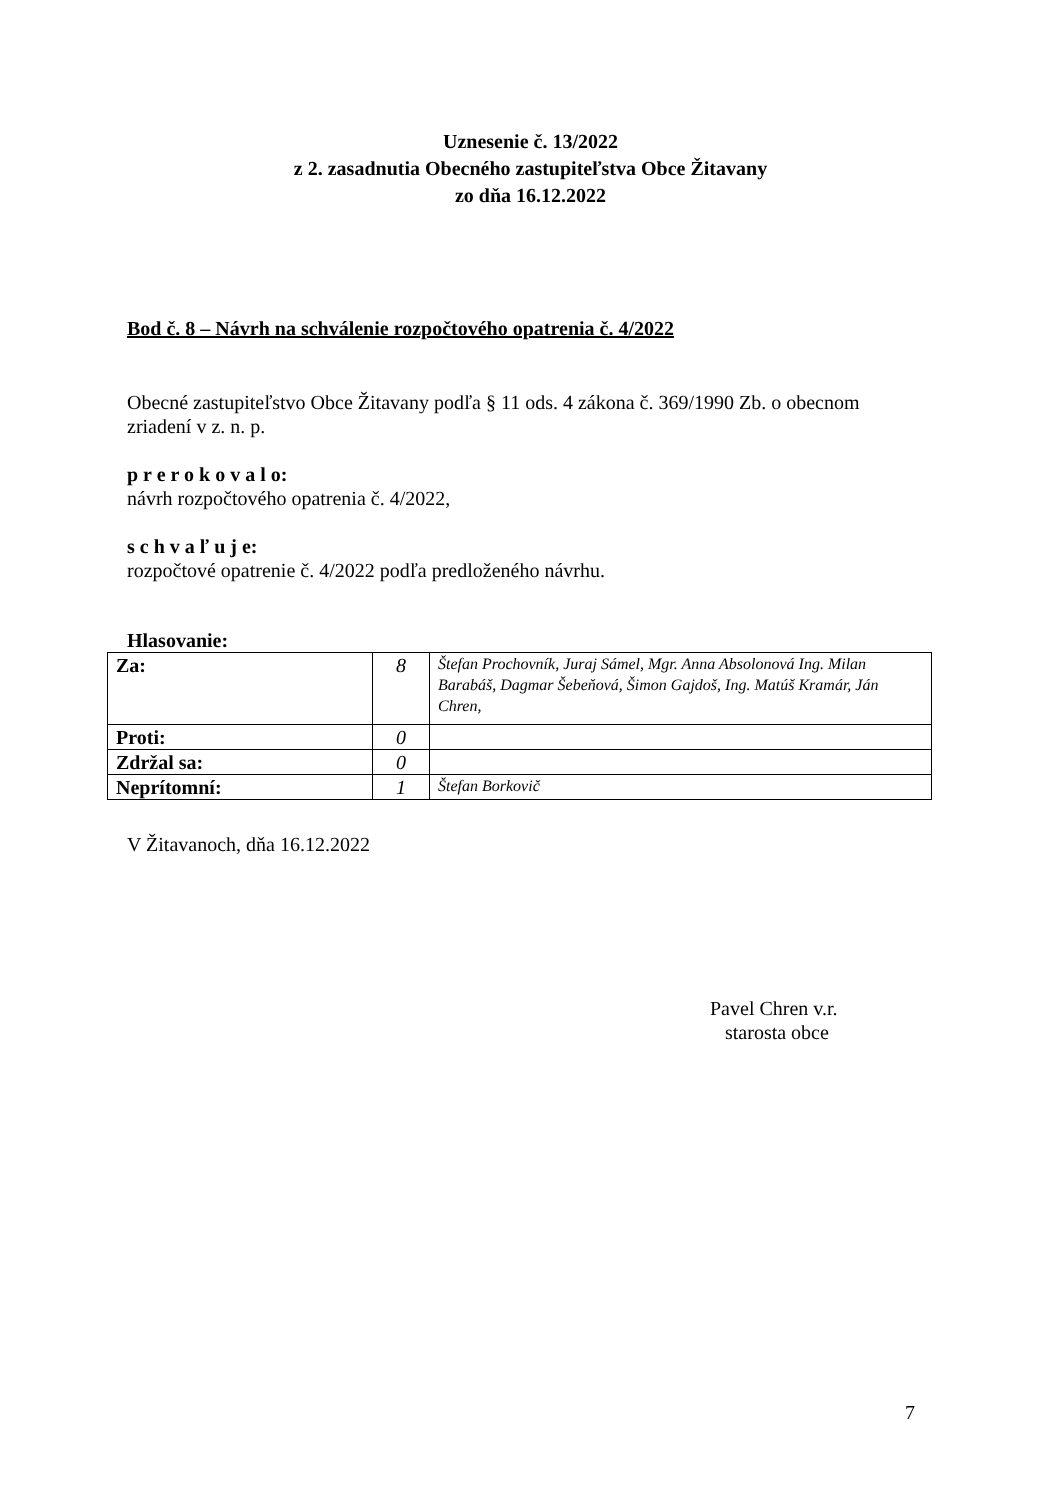Uznesenie č. 13/2022
z 2. zasadnutia Obecného zastupiteľstva Obce Žitavany
zo dňa 16.12.2022
Bod č. 8 – Návrh na schválenie rozpočtového opatrenia č. 4/2022
Obecné zastupiteľstvo Obce Žitavany podľa § 11 ods. 4 zákona č. 369/1990 Zb. o obecnom
zriadení v z. n. p.
p r e r o k o v a l o:
návrh rozpočtového opatrenia č. 4/2022,
s c h v a ľ u j e:
rozpočtové opatrenie č. 4/2022 podľa predloženého návrhu.
Hlasovanie:
| Za: | 8 | Štefan Prochovník, Juraj Sámel, Mgr. Anna Absolonová Ing. Milan Barabáš, Dagmar Šebeňová, Šimon Gajdoš, Ing. Matúš Kramár, Ján Chren, |
| Proti: | 0 | |
| Zdržal sa: | 0 | |
| Neprítomní: | 1 | Štefan Borkovič |
V Žitavanoch, dňa 16.12.2022
Pavel Chren v.r.
starosta obce
7